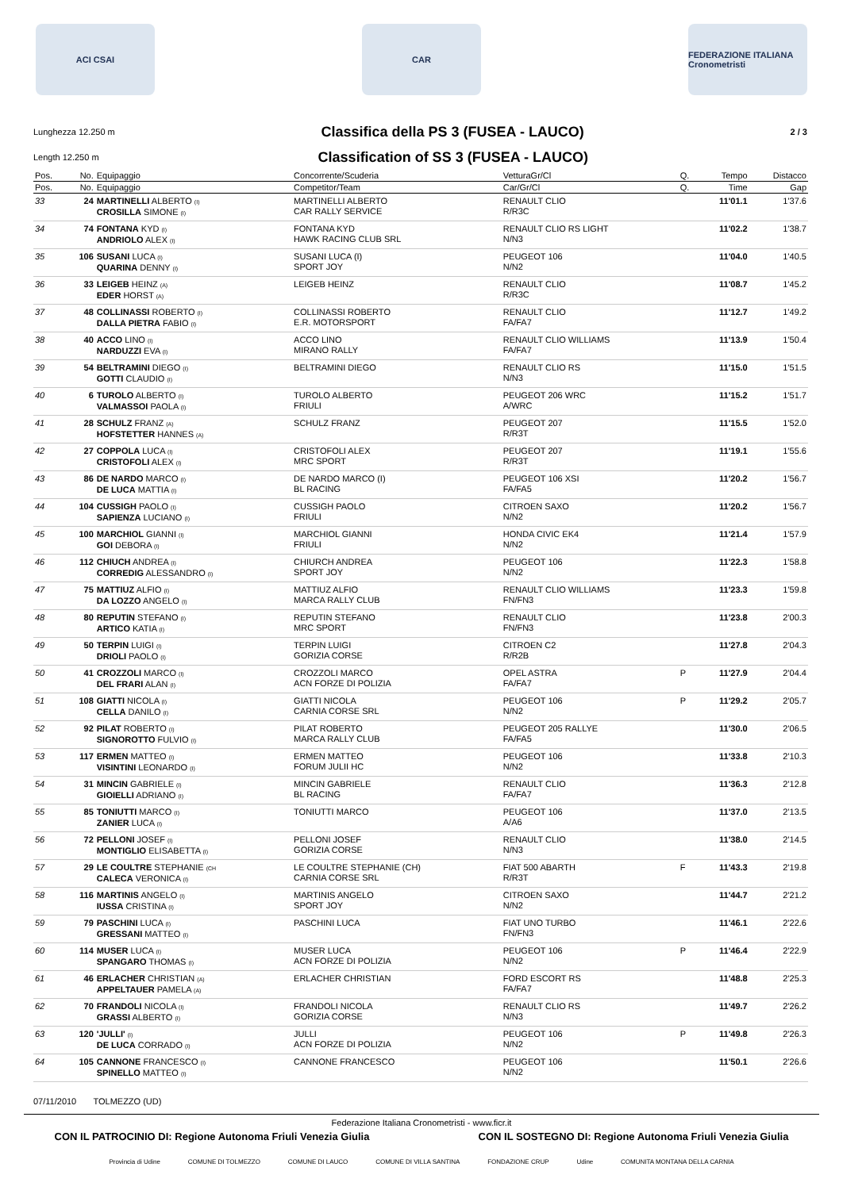ACI CSAI CAR
FEDERAZIONE ITALIANA Cronometristi
Lunghezza 12.250 m
Classifica della PS 3 (FUSEA - LAUCO)
2 / 3
Length 12.250 m
Classification of SS 3 (FUSEA - LAUCO)
| Pos. | No. | Equipaggio | Concorrente/Scuderia | VetturaGr/Cl | Q. | Tempo | Distacco |
| --- | --- | --- | --- | --- | --- | --- | --- |
| Pos. | No. | Equipaggio | Competitor/Team | Car/Gr/Cl | Q. | Time | Gap |
| 33 | 24 | MARTINELLI ALBERTO (I) CROSILLA SIMONE (I) | MARTINELLI ALBERTO CAR RALLY SERVICE | RENAULT CLIO R/R3C | | 11'01.1 | 1'37.6 |
| 34 | 74 | FONTANA KYD (I) ANDRIOLO ALEX (I) | FONTANA KYD HAWK RACING CLUB SRL | RENAULT CLIO RS LIGHT N/N3 | | 11'02.2 | 1'38.7 |
| 35 | 106 | SUSANI LUCA (I) QUARINA DENNY (I) | SUSANI LUCA (I) SPORT JOY | PEUGEOT 106 N/N2 | | 11'04.0 | 1'40.5 |
| 36 | 33 | LEIGEB HEINZ (A) EDER HORST (A) | LEIGEB HEINZ | RENAULT CLIO R/R3C | | 11'08.7 | 1'45.2 |
| 37 | 48 | COLLINASSI ROBERTO (I) DALLA PIETRA FABIO (I) | COLLINASSI ROBERTO E.R. MOTORSPORT | RENAULT CLIO FA/FA7 | | 11'12.7 | 1'49.2 |
| 38 | 40 | ACCO LINO (I) NARDUZZI EVA (I) | ACCO LINO MIRANO RALLY | RENAULT CLIO WILLIAMS FA/FA7 | | 11'13.9 | 1'50.4 |
| 39 | 54 | BELTRAMINI DIEGO (I) GOTTI CLAUDIO (I) | BELTRAMINI DIEGO | RENAULT CLIO RS N/N3 | | 11'15.0 | 1'51.5 |
| 40 | 6 | TUROLO ALBERTO (I) VALMASSOI PAOLA (I) | TUROLO ALBERTO FRIULI | PEUGEOT 206 WRC A/WRC | | 11'15.2 | 1'51.7 |
| 41 | 28 | SCHULZ FRANZ (A) HOFSTETTER HANNES (A) | SCHULZ FRANZ | PEUGEOT 207 R/R3T | | 11'15.5 | 1'52.0 |
| 42 | 27 | COPPOLA LUCA (I) CRISTOFOLI ALEX (I) | CRISTOFOLI ALEX MRC SPORT | PEUGEOT 207 R/R3T | | 11'19.1 | 1'55.6 |
| 43 | 86 | DE NARDO MARCO (I) DE LUCA MATTIA (I) | DE NARDO MARCO (I) BL RACING | PEUGEOT 106 XSI FA/FA5 | | 11'20.2 | 1'56.7 |
| 44 | 104 | CUSSIGH PAOLO (I) SAPIENZA LUCIANO (I) | CUSSIGH PAOLO FRIULI | CITROEN SAXO N/N2 | | 11'20.2 | 1'56.7 |
| 45 | 100 | MARCHIOL GIANNI (I) GOI DEBORA (I) | MARCHIOL GIANNI FRIULI | HONDA CIVIC EK4 N/N2 | | 11'21.4 | 1'57.9 |
| 46 | 112 | CHIUCH ANDREA (I) CORREDIG ALESSANDRO (I) | CHIURCH ANDREA SPORT JOY | PEUGEOT 106 N/N2 | | 11'22.3 | 1'58.8 |
| 47 | 75 | MATTIUZ ALFIO (I) DA LOZZO ANGELO (I) | MATTIUZ ALFIO MARCA RALLY CLUB | RENAULT CLIO WILLIAMS FN/FN3 | | 11'23.3 | 1'59.8 |
| 48 | 80 | REPUTIN STEFANO (I) ARTICO KATIA (I) | REPUTIN STEFANO MRC SPORT | RENAULT CLIO FN/FN3 | | 11'23.8 | 2'00.3 |
| 49 | 50 | TERPIN LUIGI (I) DRIOLI PAOLO (I) | TERPIN LUIGI GORIZIA CORSE | CITROEN C2 R/R2B | | 11'27.8 | 2'04.3 |
| 50 | 41 | CROZZOLI MARCO (I) DEL FRARI ALAN (I) | CROZZOLI MARCO ACN FORZE DI POLIZIA | OPEL ASTRA FA/FA7 | P | 11'27.9 | 2'04.4 |
| 51 | 108 | GIATTI NICOLA (I) CELLA DANILO (I) | GIATTI NICOLA CARNIA CORSE SRL | PEUGEOT 106 N/N2 | P | 11'29.2 | 2'05.7 |
| 52 | 92 | PILAT ROBERTO (I) SIGNOROTTO FULVIO (I) | PILAT ROBERTO MARCA RALLY CLUB | PEUGEOT 205 RALLYE FA/FA5 | | 11'30.0 | 2'06.5 |
| 53 | 117 | ERMEN MATTEO (I) VISINTINI LEONARDO (I) | ERMEN MATTEO FORUM JULII HC | PEUGEOT 106 N/N2 | | 11'33.8 | 2'10.3 |
| 54 | 31 | MINCIN GABRIELE (I) GIOIELLI ADRIANO (I) | MINCIN GABRIELE BL RACING | RENAULT CLIO FA/FA7 | | 11'36.3 | 2'12.8 |
| 55 | 85 | TONIUTTI MARCO (I) ZANIER LUCA (I) | TONIUTTI MARCO | PEUGEOT 106 A/A6 | | 11'37.0 | 2'13.5 |
| 56 | 72 | PELLONI JOSEF (I) MONTIGLIO ELISABETTA (I) | PELLONI JOSEF GORIZIA CORSE | RENAULT CLIO N/N3 | | 11'38.0 | 2'14.5 |
| 57 | 29 | LE COULTRE STEPHANIE (CH CALECA VERONICA (I) | LE COULTRE STEPHANIE (CH) CARNIA CORSE SRL | FIAT 500 ABARTH R/R3T | F | 11'43.3 | 2'19.8 |
| 58 | 116 | MARTINIS ANGELO (I) IUSSA CRISTINA (I) | MARTINIS ANGELO SPORT JOY | CITROEN SAXO N/N2 | | 11'44.7 | 2'21.2 |
| 59 | 79 | PASCHINI LUCA (I) GRESSANI MATTEO (I) | PASCHINI LUCA | FIAT UNO TURBO FN/FN3 | | 11'46.1 | 2'22.6 |
| 60 | 114 | MUSER LUCA (I) SPANGARO THOMAS (I) | MUSER LUCA ACN FORZE DI POLIZIA | PEUGEOT 106 N/N2 | P | 11'46.4 | 2'22.9 |
| 61 | 46 | ERLACHER CHRISTIAN (A) APPELTAUER PAMELA (A) | ERLACHER CHRISTIAN | FORD ESCORT RS FA/FA7 | | 11'48.8 | 2'25.3 |
| 62 | 70 | FRANDOLI NICOLA (I) GRASSI ALBERTO (I) | FRANDOLI NICOLA GORIZIA CORSE | RENAULT CLIO RS N/N3 | | 11'49.7 | 2'26.2 |
| 63 | 120 | 'JULLI' (I) DE LUCA CORRADO (I) | JULLI ACN FORZE DI POLIZIA | PEUGEOT 106 N/N2 | P | 11'49.8 | 2'26.3 |
| 64 | 105 | CANNONE FRANCESCO (I) SPINELLO MATTEO (I) | CANNONE FRANCESCO | PEUGEOT 106 N/N2 | | 11'50.1 | 2'26.6 |
07/11/2010 TOLMEZZO (UD)
Federazione Italiana Cronometristi - www.ficr.it
CON IL PATROCINIO DI: Regione Autonoma Friuli Venezia Giulia CON IL SOSTEGNO DI: Regione Autonoma Friuli Venezia Giulia
Provincia di Udine COMUNE DI TOLMEZZO COMUNE DI LAUCO COMUNE DI VILLA SANTINA FONDAZIONE CRUP Udine COMUNITA MONTANA DELLA CARNIA